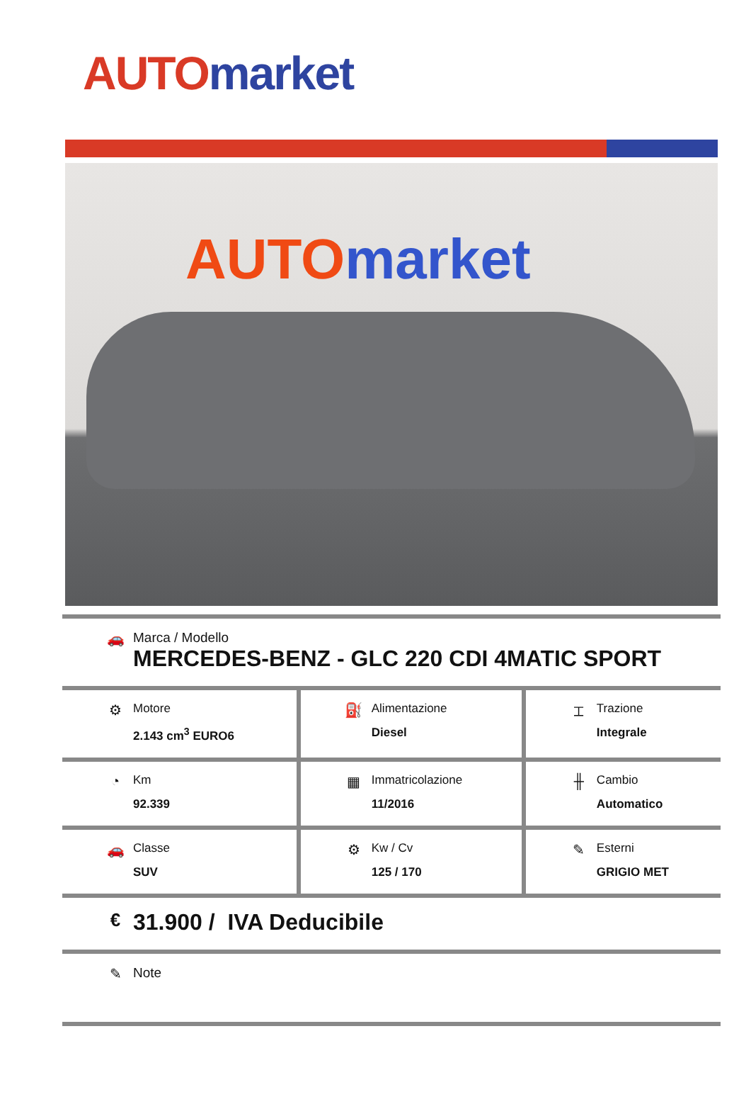AUTO market
AUTO market
| 🚗 Marca / Modello MERCEDES-BENZ - GLC 220 CDI 4MATIC SPORT | | |
| ⚙ Motore 2.143 cm<sup>3</sup> EURO6 | ⛽ Alimentazione Diesel | ⌶ Trazione Integrale |
| ◔ Km 92.339 | ▦ Immatricolazione 11/2016 | ╫ Cambio Automatico |
| 🚗 Classe SUV | ⚙ Kw / Cv 125 / 170 | ✎ Esterni GRIGIO MET |
| € 31.900 / IVA Deducibile | | |
| ✎ Note | | |